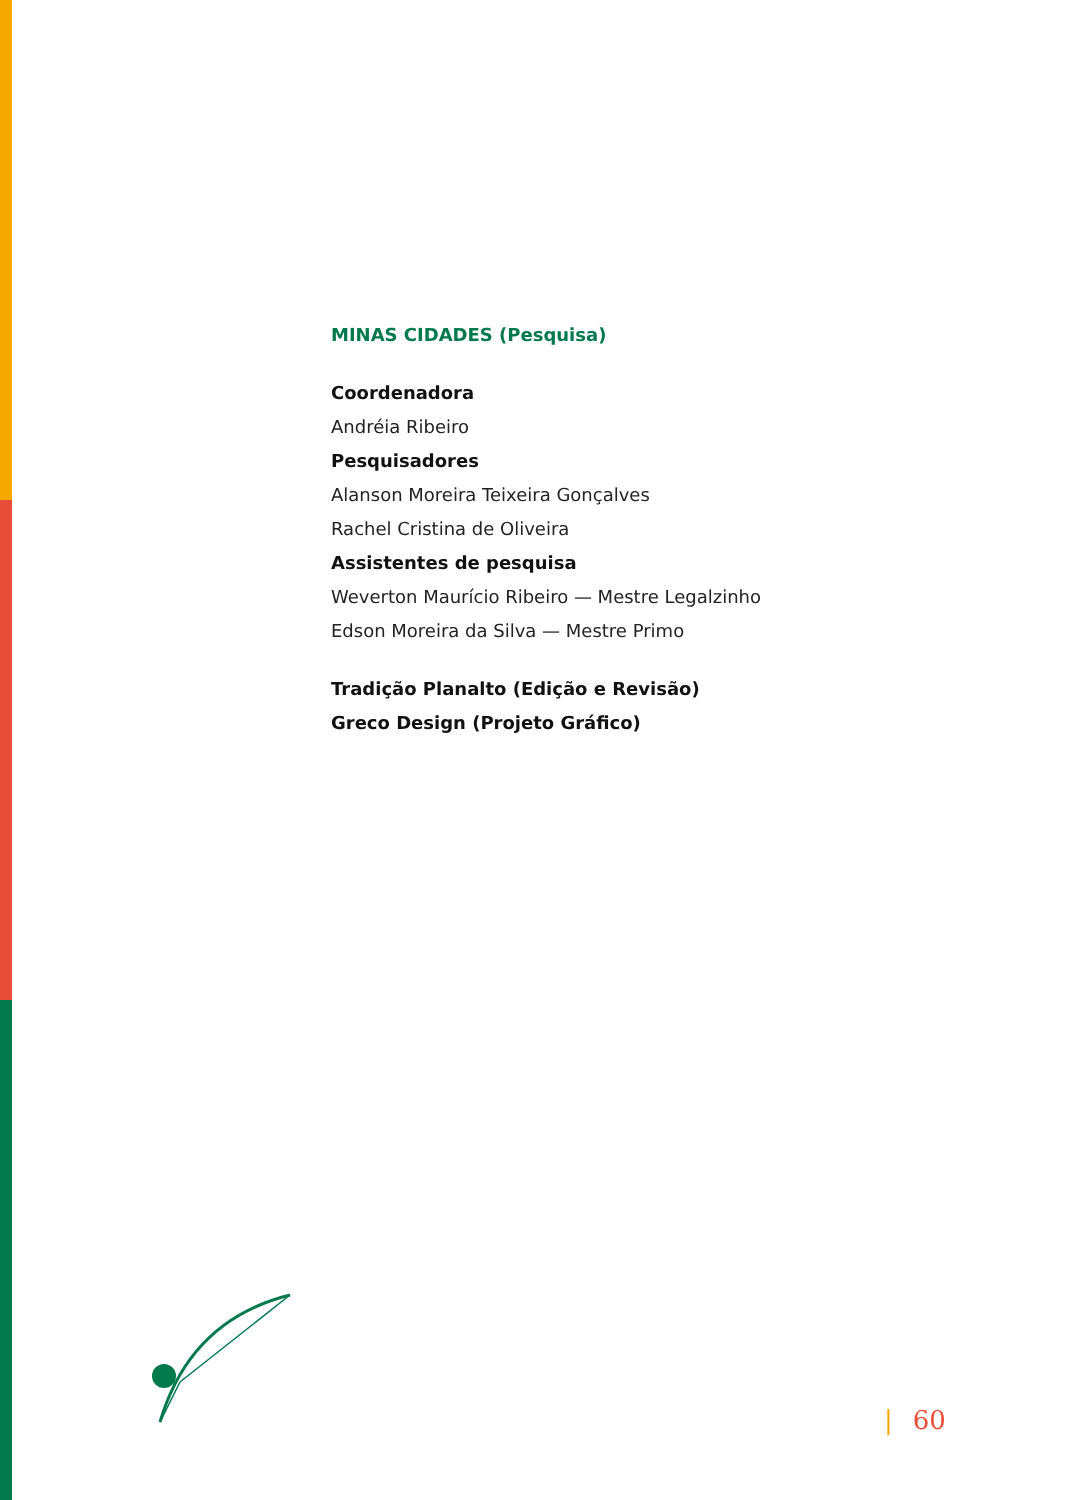MINAS CIDADES (Pesquisa)
Coordenadora
Andréia Ribeiro
Pesquisadores
Alanson Moreira Teixeira Gonçalves
Rachel Cristina de Oliveira
Assistentes de pesquisa
Weverton Maurício Ribeiro — Mestre Legalzinho
Edson Moreira da Silva — Mestre Primo
Tradição Planalto (Edição e Revisão)
Greco Design (Projeto Gráfico)
| 60